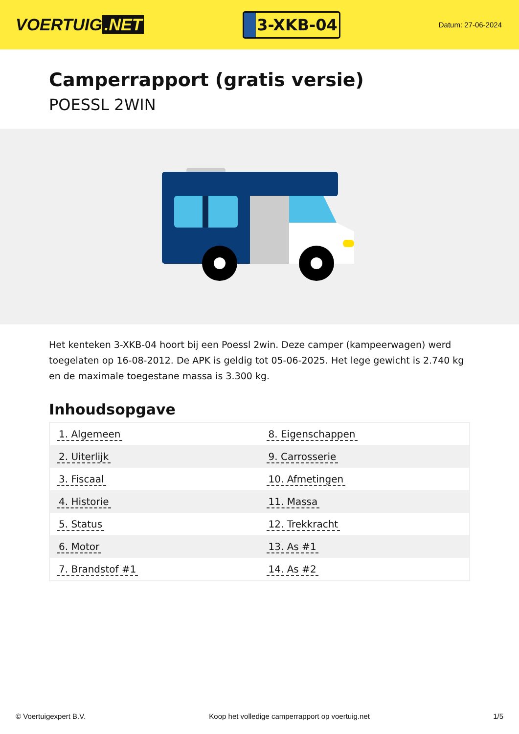VOERTUIG.NET
3-XKB-04
Datum: 27-06-2024
Camperrapport (gratis versie)
POESSL 2WIN
Het kenteken 3-XKB-04 hoort bij een Poessl 2win. Deze camper (kampeerwagen) werd toegelaten op 16-08-2012. De APK is geldig tot 05-06-2025. Het lege gewicht is 2.740 kg en de maximale toegestane massa is 3.300 kg.
Inhoudsopgave
| 1. Algemeen | 8. Eigenschappen |
| 2. Uiterlijk | 9. Carrosserie |
| 3. Fiscaal | 10. Afmetingen |
| 4. Historie | 11. Massa |
| 5. Status | 12. Trekkracht |
| 6. Motor | 13. As #1 |
| 7. Brandstof #1 | 14. As #2 |
© Voertuigexpert B.V. Koop het volledige camperrapport op voertuig.net 1/5